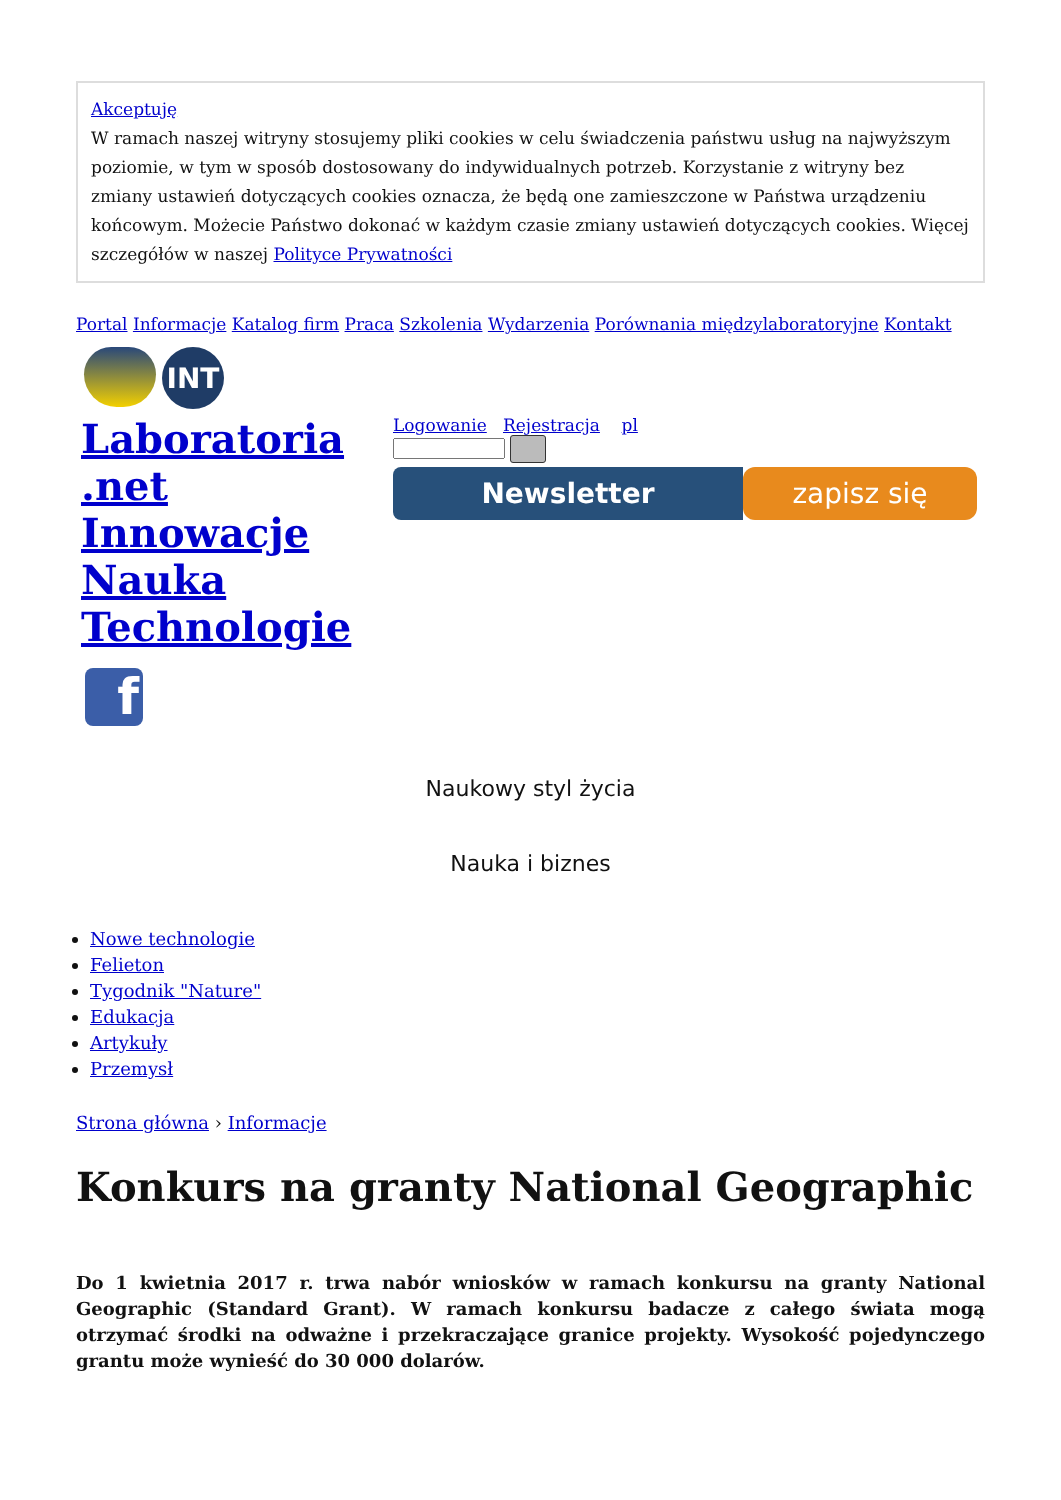Akceptuję
W ramach naszej witryny stosujemy pliki cookies w celu świadczenia państwu usług na najwyższym poziomie, w tym w sposób dostosowany do indywidualnych potrzeb. Korzystanie z witryny bez zmiany ustawień dotyczących cookies oznacza, że będą one zamieszczone w Państwa urządzeniu końcowym. Możecie Państwo dokonać w każdym czasie zmiany ustawień dotyczących cookies. Więcej szczegółów w naszej Polityce Prywatności
Portal Informacje Katalog firm Praca Szkolenia Wydarzenia Porównania międzylaboratoryjne Kontakt
INT
Laboratoria .net Innowacje Nauka Technologie
Logowanie Rejestracja pl
Newsletter zapisz się
f
Naukowy styl życia
Nauka i biznes
Nowe technologie
Felieton
Tygodnik "Nature"
Edukacja
Artykuły
Przemysł
Strona główna › Informacje
Konkurs na granty National Geographic
Do 1 kwietnia 2017 r. trwa nabór wniosków w ramach konkursu na granty National Geographic (Standard Grant). W ramach konkursu badacze z całego świata mogą otrzymać środki na odważne i przekraczające granice projekty. Wysokość pojedynczego grantu może wynieść do 30 000 dolarów.